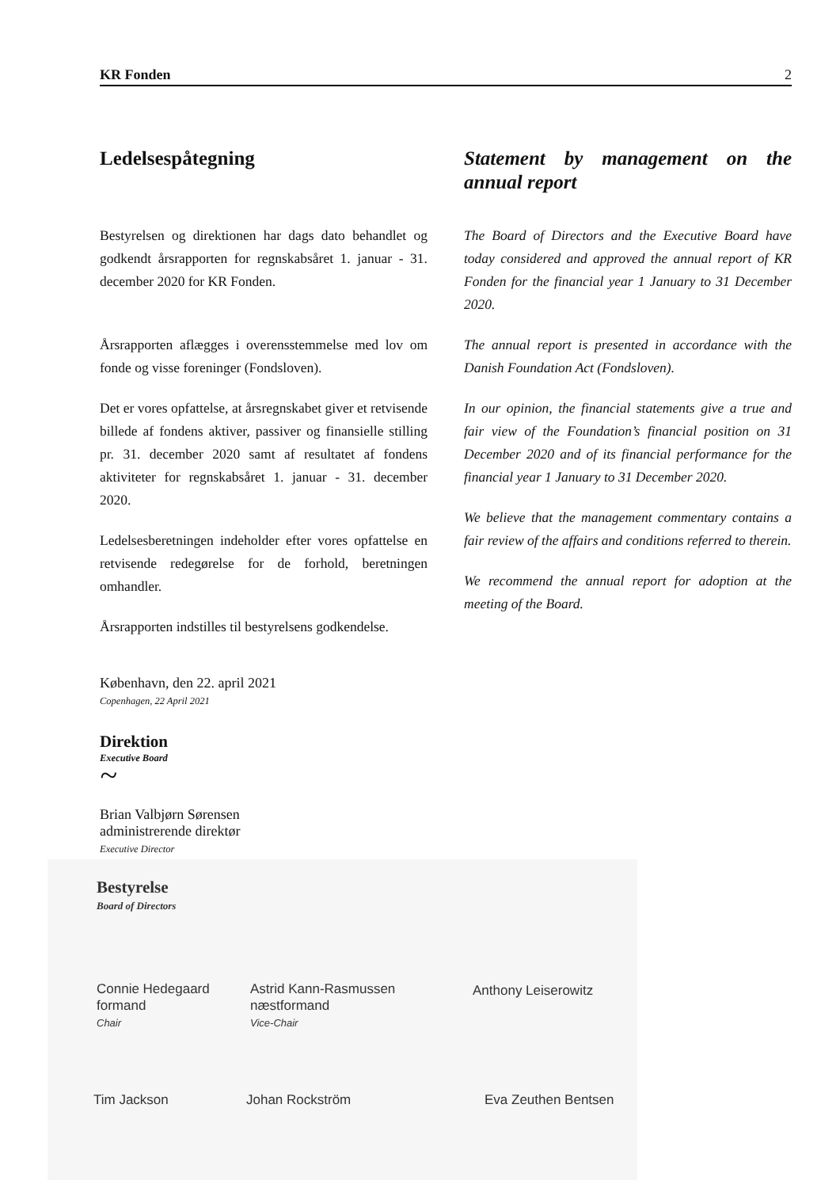KR Fonden 2
Ledelsespåtegning
Bestyrelsen og direktionen har dags dato behandlet og godkendt årsrapporten for regnskabsåret 1. januar - 31. december 2020 for KR Fonden.
Årsrapporten aflægges i overensstemmelse med lov om fonde og visse foreninger (Fondsloven).
Det er vores opfattelse, at årsregnskabet giver et retvisende billede af fondens aktiver, passiver og finansielle stilling pr. 31. december 2020 samt af resultatet af fondens aktiviteter for regnskabsåret 1. januar - 31. december 2020.
Ledelsesberetningen indeholder efter vores opfattelse en retvisende redegørelse for de forhold, beretningen omhandler.
Årsrapporten indstilles til bestyrelsens godkendelse.
Statement by management on the annual report
The Board of Directors and the Executive Board have today considered and approved the annual report of KR Fonden for the financial year 1 January to 31 December 2020.
The annual report is presented in accordance with the Danish Foundation Act (Fondsloven).
In our opinion, the financial statements give a true and fair view of the Foundation’s financial position on 31 December 2020 and of its financial performance for the financial year 1 January to 31 December 2020.
We believe that the management commentary contains a fair review of the affairs and conditions referred to therein.
We recommend the annual report for adoption at the meeting of the Board.
København, den 22. april 2021
Copenhagen, 22 April 2021
Direktion
Executive Board
~
Brian Valbjørn Sørensen
administrerende direktør
Executive Director
Bestyrelse
Board of Directors
Connie Hedegaard
formand
Chair
Astrid Kann-Rasmussen
næstformand
Vice-Chair
Anthony Leiserowitz
Tim Jackson Johan Rockström Eva Zeuthen Bentsen